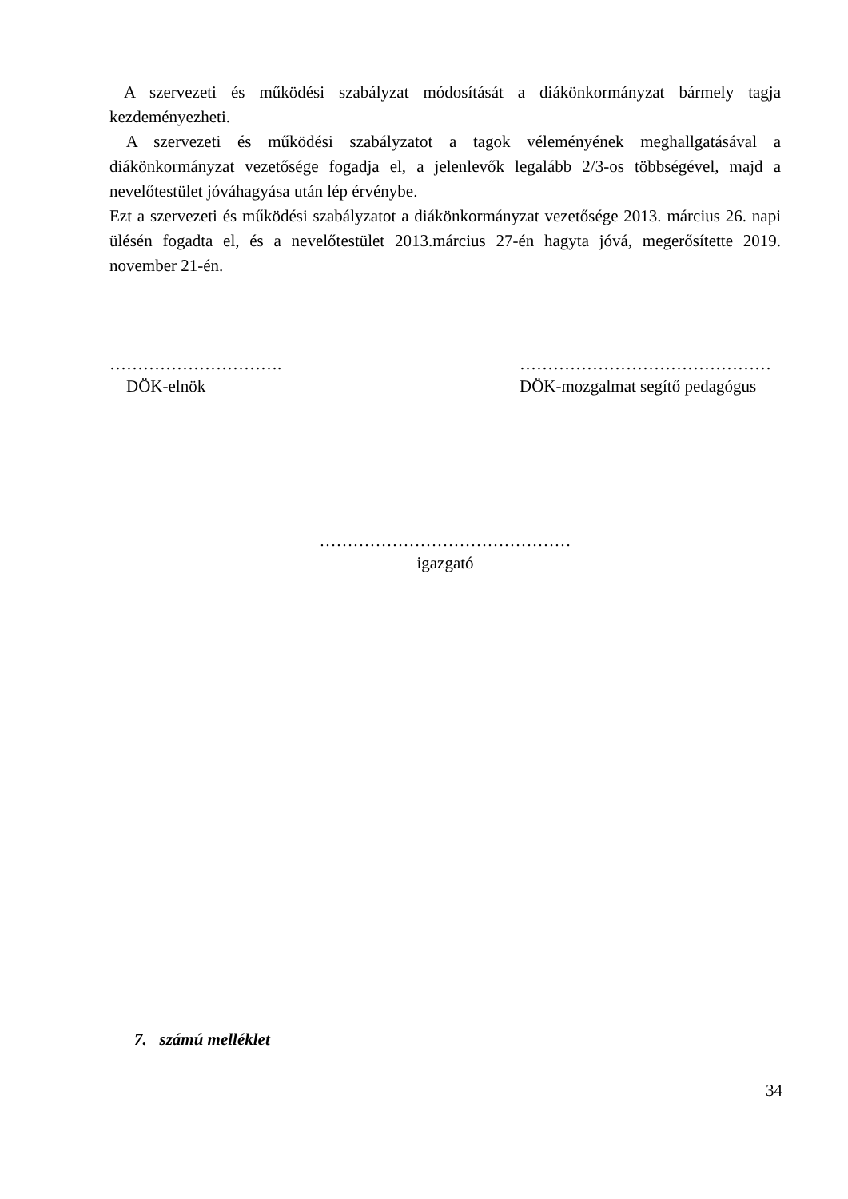A szervezeti és működési szabályzat módosítását a diákönkormányzat bármely tagja kezdeményezheti.
A szervezeti és működési szabályzatot a tagok véleményének meghallgatásával a diákönkormányzat vezetősége fogadja el, a jelenlevők legalább 2/3-os többségével, majd a nevelőtestület jóváhagyása után lép érvénybe.
Ezt a szervezeti és működési szabályzatot a diákönkormányzat vezetősége 2013. március 26. napi ülésén fogadta el, és a nevelőtestület 2013.március 27-én hagyta jóvá, megerősítette 2019. november 21-én.
………………………….
DÖK-elnök
………………………………………
DÖK-mozgalmat segítő pedagógus
………………………………………
igazgató
7. számú melléklet
34